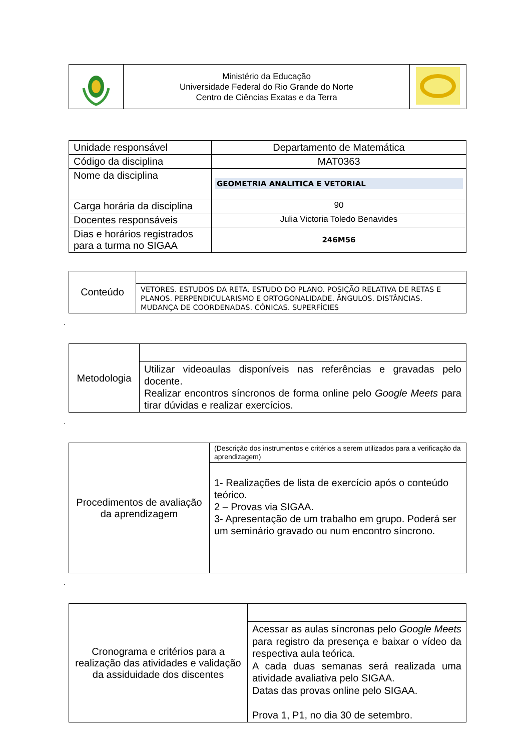| | Ministério da Educação Universidade Federal do Rio Grande do Norte Centro de Ciências Exatas e da Terra | |
| Unidade responsável | Departamento de Matemática |
| Código da disciplina | MAT0363 |
| Nome da disciplina | GEOMETRIA ANALITICA E VETORIAL |
| Carga horária da disciplina | 90 |
| Docentes responsáveis | Julia Victoria Toledo Benavides |
| Dias e horários registrados para a turma no SIGAA | 246M56 |
| Conteúdo | |
| | VETORES. ESTUDOS DA RETA. ESTUDO DO PLANO. POSIÇÃO RELATIVA DE RETAS E PLANOS. PERPENDICULARISMO E ORTOGONALIDADE. ÂNGULOS. DISTÂNCIAS. MUDANÇA DE COORDENADAS. CÔNICAS. SUPERFÍCIES |
.
| Metodologia | |
| | Utilizar videoaulas disponíveis nas referências e gravadas pelo docente. Realizar encontros síncronos de forma online pelo Google Meets para tirar dúvidas e realizar exercícios. |
.
| Procedimentos de avaliação da aprendizagem | (Descrição dos instrumentos e critérios a serem utilizados para a verificação da aprendizagem) |
| | 1- Realizações de lista de exercício após o conteúdo teórico. 2 – Provas via SIGAA. 3- Apresentação de um trabalho em grupo. Poderá ser um seminário gravado ou num encontro síncrono. |
.
| Cronograma e critérios para a realização das atividades e validação da assiduidade dos discentes | |
| | Acessar as aulas síncronas pelo Google Meets para registro da presença e baixar o vídeo da respectiva aula teórica. A cada duas semanas será realizada uma atividade avaliativa pelo SIGAA. Datas das provas online pelo SIGAA. Prova 1, P1, no dia 30 de setembro. |